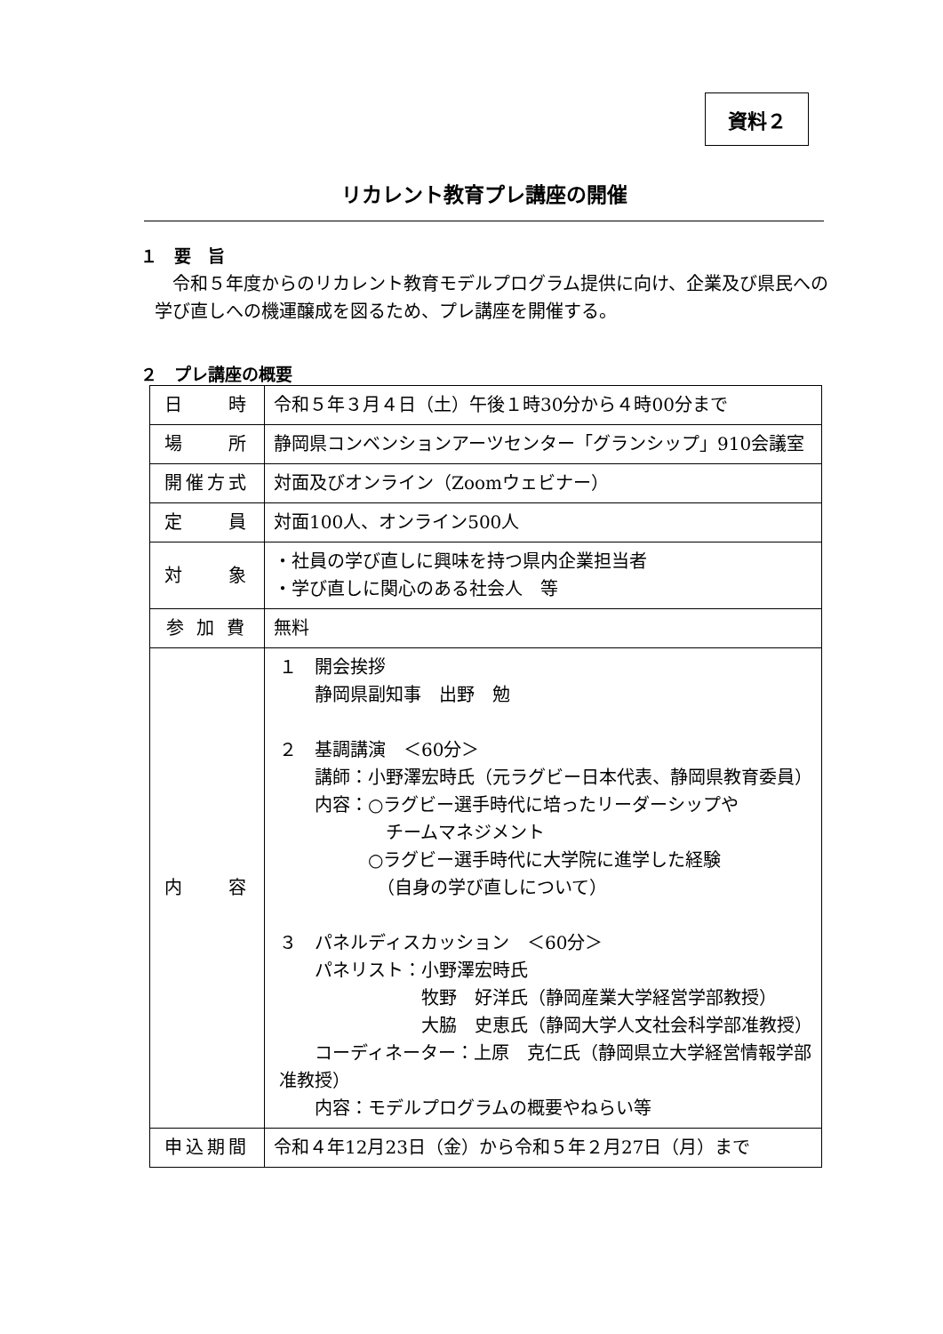資料２
リカレント教育プレ講座の開催
１　要　旨
令和５年度からのリカレント教育モデルプログラム提供に向け、企業及び県民への学び直しへの機運醸成を図るため、プレ講座を開催する。
２　プレ講座の概要
| 日 時 | 令和５年３月４日（土）午後１時30分から４時00分まで |
| 場 所 | 静岡県コンベンションアーツセンター「グランシップ」910会議室 |
| 開催方式 | 対面及びオンライン（Zoomウェビナー） |
| 定 員 | 対面100人、オンライン500人 |
| 対 象 | ・社員の学び直しに興味を持つ県内企業担当者 ・学び直しに関心のある社会人 等 |
| 参 加 費 | 無料 |
| 内 容 | １ 開会挨拶 静岡県副知事 出野 勉 ２ 基調講演 ＜60分＞ 講師：小野澤宏時氏（元ラグビー日本代表、静岡県教育委員） 内容：○ラグビー選手時代に培ったリーダーシップや チームマネジメント ○ラグビー選手時代に大学院に進学した経験 （自身の学び直しについて） ３ パネルディスカッション ＜60分＞ パネリスト：小野澤宏時氏 牧野 好洋氏（静岡産業大学経営学部教授） 大脇 史恵氏（静岡大学人文社会科学部准教授） コーディネーター：上原 克仁氏（静岡県立大学経営情報学部准教授） 内容：モデルプログラムの概要やねらい等 |
| 申込期間 | 令和４年12月23日（金）から令和５年２月27日（月）まで |